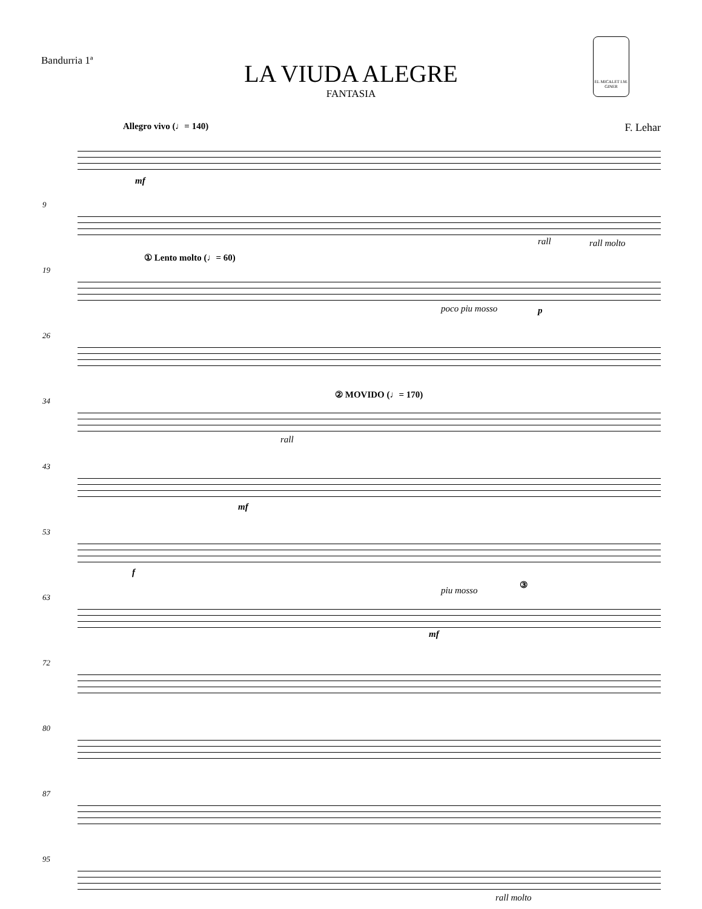Bandurria 1ª
LA VIUDA ALEGRE
FANTASIA
EL MICALET I.M. GINER
Allegro vivo (♩= 140) F. Lehar
mf
9
rall rall molto
19
① Lento molto (♩= 60)
poco piu mosso p
26
34
② MOVIDO (♩= 170)
rall
43
mf
53
f
63
piu mosso
③
mf
72
80
87
95
rall molto